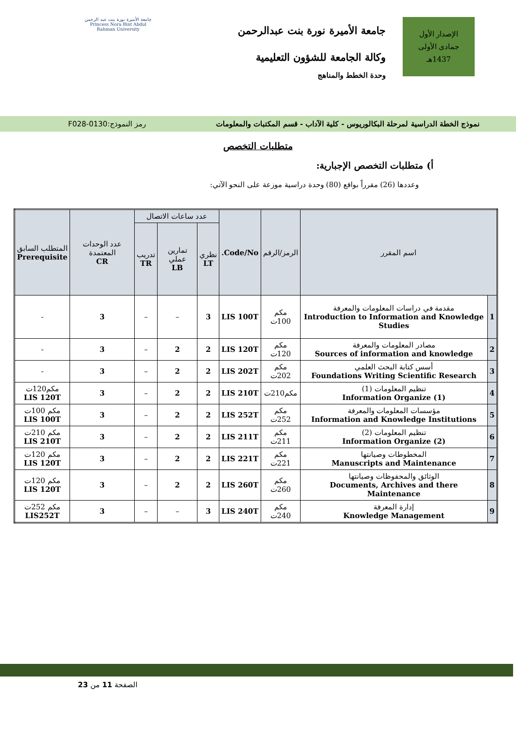الإصدار الأول
جمادى الأولى
1437هـ
جامعة الأميرة نورة بنت عبدالرحمن
وكالة الجامعة للشؤون التعليمية
وحدة الخطط والمناهج
جامعة الأميرة نورة بنت عبد الرحمن
Princess Nora Bint Abdul Rahman University
نموذج الخطة الدراسية لمرحلة البكالوريوس - كلية الآداب - قسم المكتبات والمعلومات رمز النموذج:0130-F028
متطلبات التخصص
أ) متطلبات التخصص الإجبارية:
وعددها (26) مقرراً بواقع (80) وحدة دراسية موزعة على النحو الآتي:
| اسم المقرر | | الرمز/الرقم | Code/No. | عدد ساعات الاتصال | | | عدد الوحدات المعتمدة CR | المتطلب السابق Prerequisite |
| --- | --- | --- | --- | --- | --- | --- | --- | --- |
| | | | | نظري LT | تمارين عملي LB | تدريب TR | | |
| 1 | مقدمة في دراسات المعلومات والمعرفة Introduction to Information and Knowledge Studies | مكم 100ت | LIS 100T | 3 | – | – | 3 | - |
| 2 | مصادر المعلومات والمعرفة Sources of information and knowledge | مكم 120ت | LIS 120T | 2 | 2 | – | 3 | - |
| 3 | أسس كتابة البحث العلمي Foundations Writing Scientific Research | مكم 202ت | LIS 202T | 2 | 2 | – | 3 | - |
| 4 | تنظيم المعلومات (1) Information Organize (1) | مكم210ت | LIS 210T | 2 | 2 | – | 3 | مكم120ت LIS 120T |
| 5 | مؤسسات المعلومات والمعرفة Information and Knowledge Institutions | مكم 252ت | LIS 252T | 2 | 2 | – | 3 | مكم 100ت LIS 100T |
| 6 | تنظيم المعلومات (2) Information Organize (2) | مكم 211ت | LIS 211T | 2 | 2 | – | 3 | مكم 210ت LIS 210T |
| 7 | المخطوطات وصيانتها Manuscripts and Maintenance | مكم 221ت | LIS 221T | 2 | 2 | – | 3 | مكم 120ت LIS 120T |
| 8 | الوثائق والمحفوظات وصيانتها Documents, Archives and there Maintenance | مكم 260ت | LIS 260T | 2 | 2 | – | 3 | مكم 120ت LIS 120T |
| 9 | إدارة المعرفة Knowledge Management | مكم 240ت | LIS 240T | 3 | – | – | 3 | مكم 252ت LIS252T |
الصفحة 11 من 23